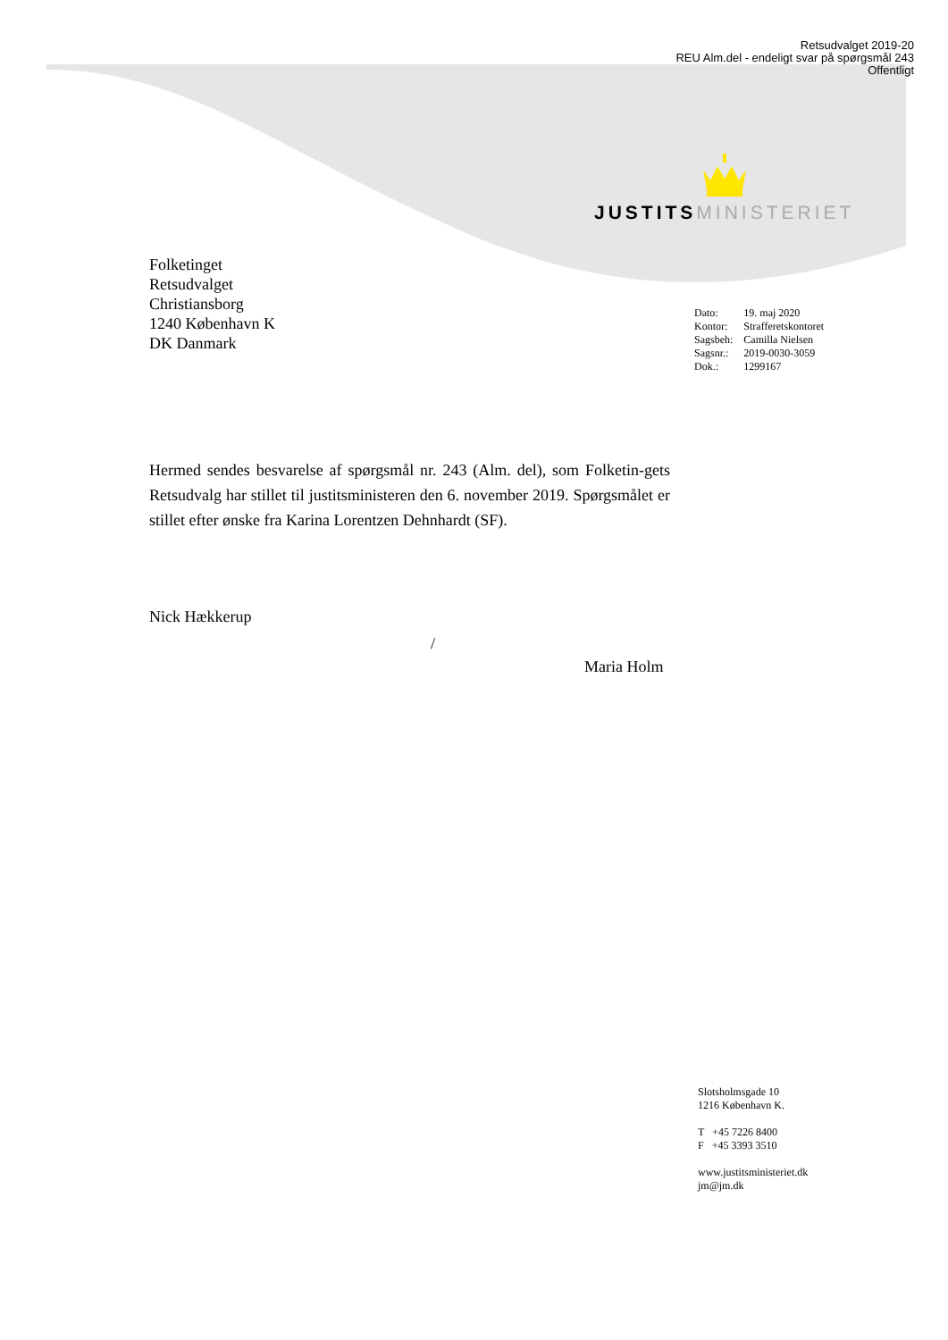Retsudvalget 2019-20
REU Alm.del - endeligt svar på spørgsmål 243
Offentligt
JUSTITS MINISTERIET
Folketinget
Retsudvalget
Christiansborg
1240 København K
DK Danmark
| Dato: | 19. maj 2020 |
| Kontor: | Strafferetskontoret |
| Sagsbeh: | Camilla Nielsen |
| Sagsnr.: | 2019-0030-3059 |
| Dok.: | 1299167 |
Hermed sendes besvarelse af spørgsmål nr. 243 (Alm. del), som Folketin-gets Retsudvalg har stillet til justitsministeren den 6. november 2019. Spørgsmålet er stillet efter ønske fra Karina Lorentzen Dehnhardt (SF).
Nick Hækkerup
/
Maria Holm
Slotsholmsgade 10
1216 København K.
T +45 7226 8400
F +45 3393 3510
www.justitsministeriet.dk
jm@jm.dk